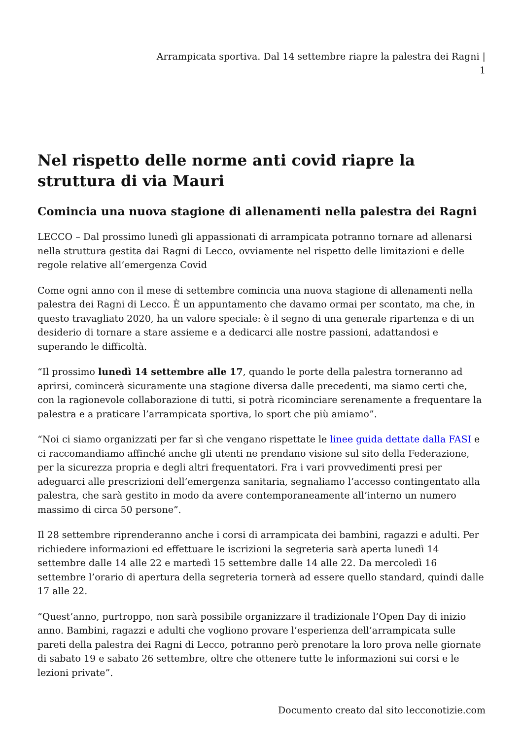Arrampicata sportiva. Dal 14 settembre riapre la palestra dei Ragni |
1
Nel rispetto delle norme anti covid riapre la struttura di via Mauri
Comincia una nuova stagione di allenamenti nella palestra dei Ragni
LECCO – Dal prossimo lunedì gli appassionati di arrampicata potranno tornare ad allenarsi nella struttura gestita dai Ragni di Lecco, ovviamente nel rispetto delle limitazioni e delle regole relative all’emergenza Covid
Come ogni anno con il mese di settembre comincia una nuova stagione di allenamenti nella palestra dei Ragni di Lecco. È un appuntamento che davamo ormai per scontato, ma che, in questo travagliato 2020, ha un valore speciale: è il segno di una generale ripartenza e di un desiderio di tornare a stare assieme e a dedicarci alle nostre passioni, adattandosi e superando le difficoltà.
“Il prossimo lunedì 14 settembre alle 17, quando le porte della palestra torneranno ad aprirsi, comincerà sicuramente una stagione diversa dalle precedenti, ma siamo certi che, con la ragionevole collaborazione di tutti, si potrà ricominciare serenamente a frequentare la palestra e a praticare l’arrampicata sportiva, lo sport che più amiamo”.
“Noi ci siamo organizzati per far sì che vengano rispettate le linee guida dettate dalla FASI e ci raccomandiamo affinché anche gli utenti ne prendano visione sul sito della Federazione, per la sicurezza propria e degli altri frequentatori. Fra i vari provvedimenti presi per adeguarci alle prescrizioni dell’emergenza sanitaria, segnaliamo l’accesso contingentato alla palestra, che sarà gestito in modo da avere contemporaneamente all’interno un numero massimo di circa 50 persone”.
Il 28 settembre riprenderanno anche i corsi di arrampicata dei bambini, ragazzi e adulti. Per richiedere informazioni ed effettuare le iscrizioni la segreteria sarà aperta lunedì 14 settembre dalle 14 alle 22 e martedì 15 settembre dalle 14 alle 22. Da mercoledì 16 settembre l’orario di apertura della segreteria tornerà ad essere quello standard, quindi dalle 17 alle 22.
“Quest’anno, purtroppo, non sarà possibile organizzare il tradizionale l’Open Day di inizio anno. Bambini, ragazzi e adulti che vogliono provare l’esperienza dell’arrampicata sulle pareti della palestra dei Ragni di Lecco, potranno però prenotare la loro prova nelle giornate di sabato 19 e sabato 26 settembre, oltre che ottenere tutte le informazioni sui corsi e le lezioni private”.
Documento creato dal sito lecconotizie.com